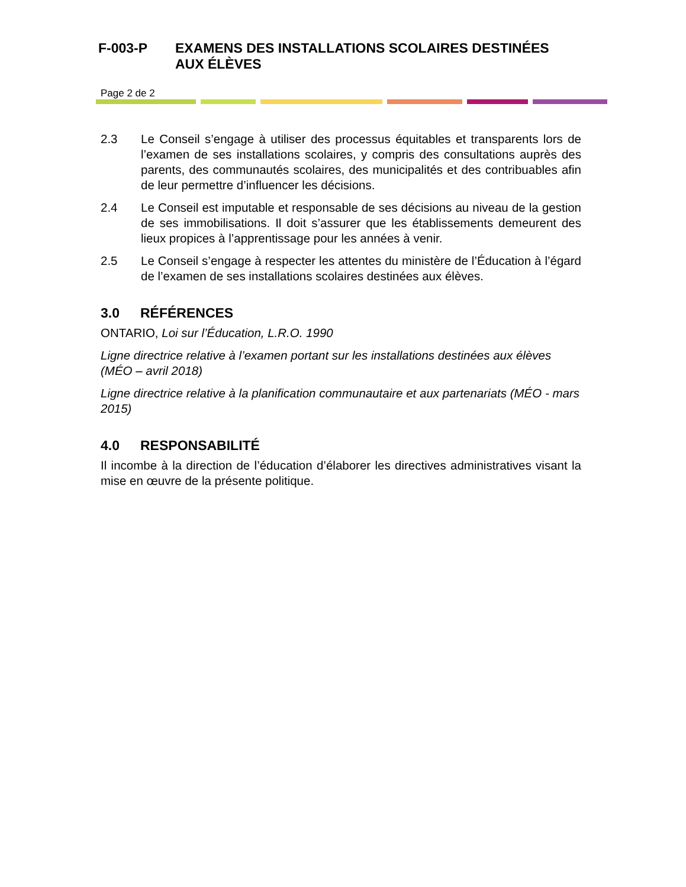F-003-P EXAMENS DES INSTALLATIONS SCOLAIRES DESTINÉES
AUX ÉLÈVES
Page 2 de 2
2.3 Le Conseil s’engage à utiliser des processus équitables et transparents lors de l’examen de ses installations scolaires, y compris des consultations auprès des parents, des communautés scolaires, des municipalités et des contribuables afin de leur permettre d’influencer les décisions.
2.4 Le Conseil est imputable et responsable de ses décisions au niveau de la gestion de ses immobilisations. Il doit s’assurer que les établissements demeurent des lieux propices à l’apprentissage pour les années à venir.
2.5 Le Conseil s’engage à respecter les attentes du ministère de l’Éducation à l’égard de l’examen de ses installations scolaires destinées aux élèves.
3.0 RÉFÉRENCES
ONTARIO, Loi sur l’Éducation, L.R.O. 1990
Ligne directrice relative à l’examen portant sur les installations destinées aux élèves (MÉO – avril 2018)
Ligne directrice relative à la planification communautaire et aux partenariats (MÉO - mars 2015)
4.0 RESPONSABILITÉ
Il incombe à la direction de l’éducation d’élaborer les directives administratives visant la mise en œuvre de la présente politique.